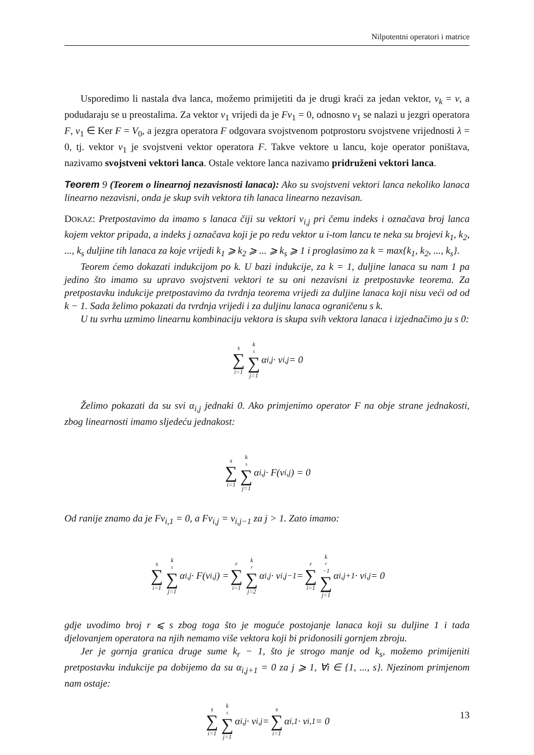Nilpotentni operatori i matrice
Usporedimo li nastala dva lanca, možemo primijetiti da je drugi kraći za jedan vektor, v<sub>k</sub> = v, a podudaraju se u preostalima. Za vektor v<sub>1</sub> vrijedi da je Fv<sub>1</sub> = 0, odnosno v<sub>1</sub> se nalazi u jezgri operatora F, v<sub>1</sub> ∈ Ker F = V<sub>0</sub>, a jezgra operatora F odgovara svojstvenom potprostoru svojstvene vrijednosti λ = 0, tj. vektor v<sub>1</sub> je svojstveni vektor operatora F. Takve vektore u lancu, koje operator poništava, nazivamo svojstveni vektori lanca. Ostale vektore lanca nazivamo pridruženi vektori lanca.
Teorem 9 (Teorem o linearnoj nezavisnosti lanaca): Ako su svojstveni vektori lanca nekoliko lanaca linearno nezavisni, onda je skup svih vektora tih lanaca linearno nezavisan.
DOKAZ: Pretpostavimo da imamo s lanaca čiji su vektori v<sub>i,j</sub> pri čemu indeks i označava broj lanca kojem vektor pripada, a indeks j označava koji je po redu vektor u i-tom lancu te neka su brojevi k<sub>1</sub>, k<sub>2</sub>, ..., k<sub>s</sub> duljine tih lanaca za koje vrijedi k<sub>1</sub> ⩾ k<sub>2</sub> ⩾ ... ⩾ k<sub>s</sub> ⩾ 1 i proglasimo za k = max{k<sub>1</sub>, k<sub>2</sub>, ..., k<sub>s</sub>}.
Teorem ćemo dokazati indukcijom po k. U bazi indukcije, za k = 1, duljine lanaca su nam 1 pa jedino što imamo su upravo svojstveni vektori te su oni nezavisni iz pretpostavke teorema. Za pretpostavku indukcije pretpostavimo da tvrdnja teorema vrijedi za duljine lanaca koji nisu veći od od k − 1. Sada želimo pokazati da tvrdnja vrijedi i za duljinu lanaca ograničenu s k.
U tu svrhu uzmimo linearnu kombinaciju vektora is skupa svih vektora lanaca i izjednačimo ju s 0:
s ∑ i=1 k<sub>s</sub> ∑ j=1 α<sub>i,j</sub> · v<sub>i,j</sub> = 0
Želimo pokazati da su svi α<sub>i,j</sub> jednaki 0. Ako primjenimo operator F na obje strane jednakosti, zbog linearnosti imamo sljedeću jednakost:
s ∑ i=1 k<sub>s</sub> ∑ j=1 α<sub>i,j</sub> · F(v<sub>i,j</sub>) = 0
Od ranije znamo da je Fv<sub>i,1</sub> = 0, a Fv<sub>i,j</sub> = v<sub>i,j−1</sub> za j > 1. Zato imamo:
s ∑ i=1 k<sub>s</sub> ∑ j=1 α<sub>i,j</sub> · F(v<sub>i,j</sub>) = r ∑ i=1 k<sub>r</sub> ∑ j=2 α<sub>i,j</sub> · v<sub>i,j−1</sub> = r ∑ i=1 k<sub>r</sub>−1 ∑ j=1 α<sub>i,j+1</sub> · v<sub>i,j</sub> = 0
gdje uvodimo broj r ⩽ s zbog toga što je moguće postojanje lanaca koji su duljine 1 i tada djelovanjem operatora na njih nemamo više vektora koji bi pridonosili gornjem zbroju.
Jer je gornja granica druge sume k<sub>r</sub> − 1, što je strogo manje od k<sub>s</sub>, možemo primijeniti pretpostavku indukcije pa dobijemo da su α<sub>i,j+1</sub> = 0 za j ⩾ 1, ∀i ∈ {1, ..., s}. Njezinom primjenom nam ostaje:
s ∑ i=1 k<sub>s</sub> ∑ j=1 α<sub>i,j</sub> · v<sub>i,j</sub> = s ∑ i=1 α<sub>i,1</sub> · v<sub>i,1</sub> = 0
13